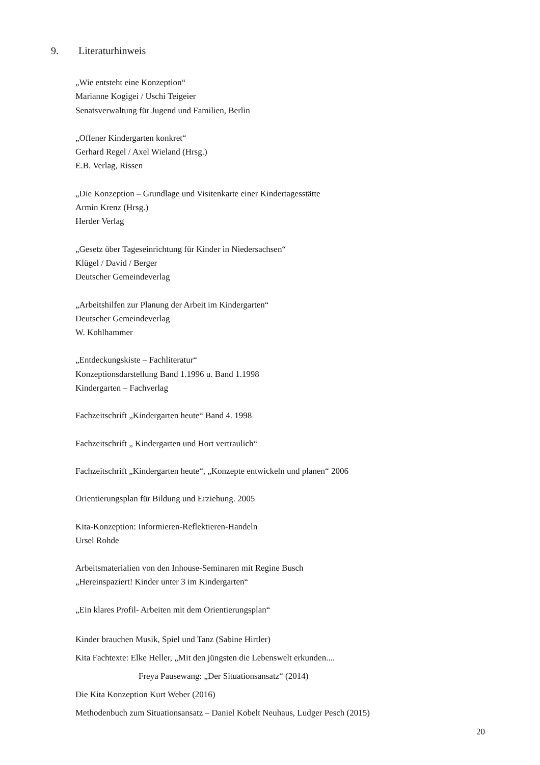9. Literaturhinweis
„Wie entsteht eine Konzeption“
Marianne Kogigei / Uschi Teigeier
Senatsverwaltung für Jugend und Familien, Berlin
„Offener Kindergarten konkret“
Gerhard Regel / Axel Wieland (Hrsg.)
E.B. Verlag, Rissen
„Die Konzeption – Grundlage und Visitenkarte einer Kindertagesstätte
Armin Krenz (Hrsg.)
Herder Verlag
„Gesetz über Tageseinrichtung für Kinder in Niedersachsen“
Klügel / David / Berger
Deutscher Gemeindeverlag
„Arbeitshilfen zur Planung der Arbeit im Kindergarten“
Deutscher Gemeindeverlag
W. Kohlhammer
„Entdeckungskiste – Fachliteratur“
Konzeptionsdarstellung Band 1.1996 u. Band 1.1998
Kindergarten – Fachverlag
Fachzeitschrift „Kindergarten heute“ Band 4. 1998
Fachzeitschrift „ Kindergarten und Hort vertraulich“
Fachzeitschrift „Kindergarten heute“, „Konzepte entwickeln und planen“ 2006
Orientierungsplan für Bildung und Erziehung. 2005
Kita-Konzeption: Informieren-Reflektieren-Handeln
Ursel Rohde
Arbeitsmaterialien von den Inhouse-Seminaren mit Regine Busch
„Hereinspaziert! Kinder unter 3 im Kindergarten“
„Ein klares Profil- Arbeiten mit dem Orientierungsplan“
Kinder brauchen Musik, Spiel und Tanz (Sabine Hirtler)
Kita Fachtexte: Elke Heller, „Mit den jüngsten die Lebenswelt erkunden....
Freya Pausewang: „Der Situationsansatz“ (2014)
Die Kita Konzeption Kurt Weber (2016)
Methodenbuch zum Situationsansatz – Daniel Kobelt Neuhaus, Ludger Pesch (2015)
20